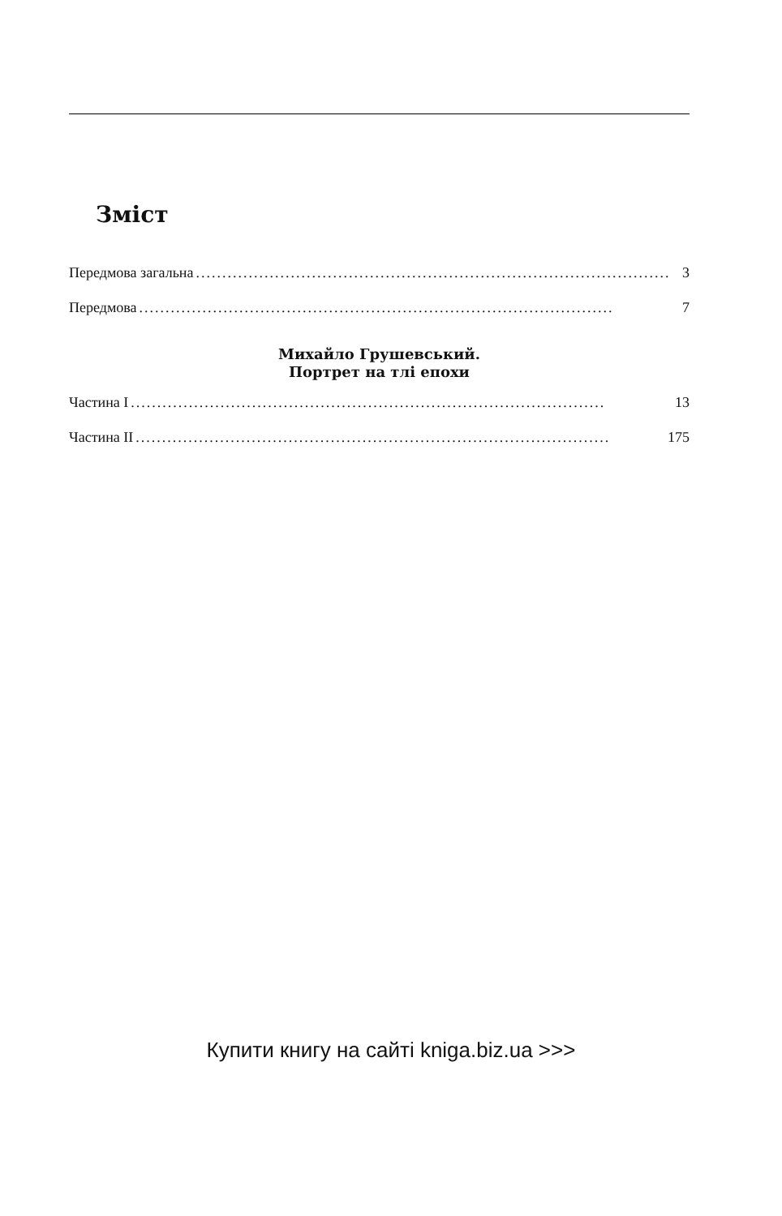Зміст
Передмова загальна.......................................................................................... 3
Передмова.......................................................................................... 7
Михайло Грушевський.
Портрет на тлі епохи
Частина I.......................................................................................... 13
Частина II.......................................................................................... 175
Купити книгу на сайті kniga.biz.ua >>>